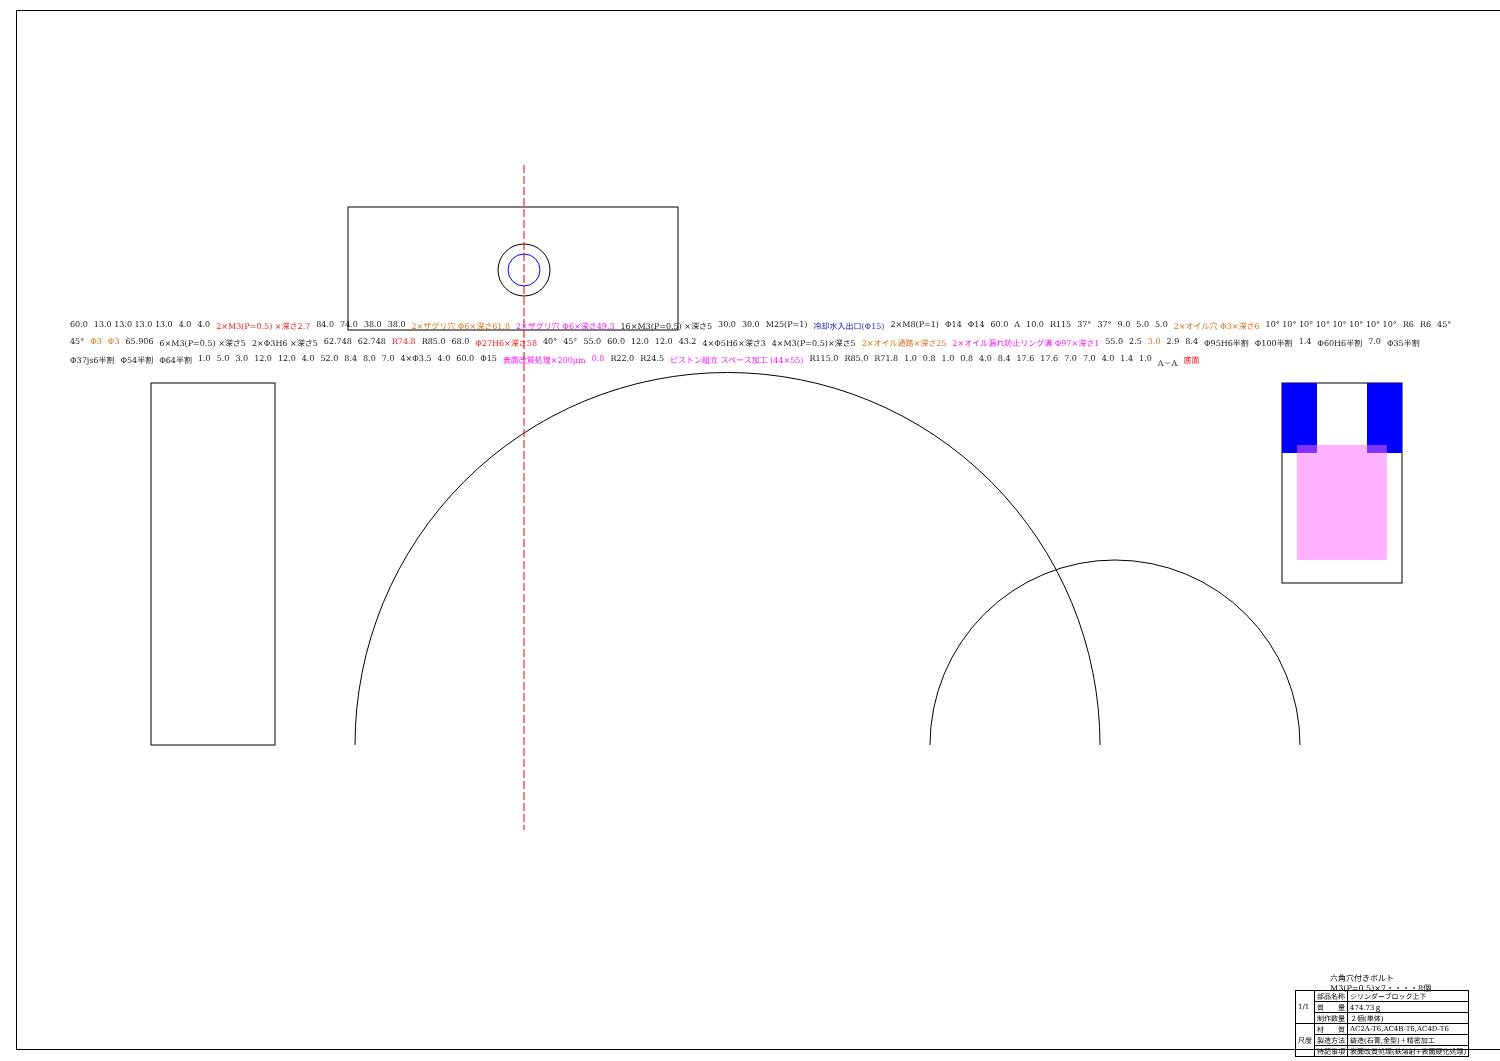60.0 13.0 13.0 13.0 13.0 4.0 4.0 2×M3(P=0.5) ×深さ2.7 84.0 74.0 38.0 38.0 2×ザグリ穴 Φ6×深さ61.8 2×ザグリ穴 Φ6×深さ49.3 16×M3(P=0.5) ×深さ5 30.0 30.0 M25(P=1) 冷却水入出口(Φ15) 2×M8(P=1) Φ14 Φ14 60.0 A 10.0 R115 37° 37° 9.0 5.0 5.0 2×オイル穴 Φ3×深さ6 10° 10° 10° 10° 10° 10° 10° 10° R6 R6 45° 45° Φ3 Φ3 65.906 6×M3(P=0.5) ×深さ5 2×Φ3H6 ×深さ5 62.748 62.748 R74.8 R85.0 68.0 Φ27H6×深さ58 40° 45° 55.0 60.0 12.0 12.0 43.2 4×Φ5H6×深さ3 4×M3(P=0.5)×深さ5 2×オイル通路×深さ25 2×オイル漏れ防止リング溝 Φ97×深さ1 55.0 2.5 3.0 2.9 8.4 Φ95H6半割 Φ100半割 1.4 Φ60H6半割 7.0 Φ35半割 Φ37js6半割 Φ54半割 Φ64半割 1.0 5.0 3.0 12.0 12.0 4.0 52.0 8.4 8.0 7.0 4×Φ3.5 4.0 60.0 Φ15 表面改質処理×200μm 0.8 R22.0 R24.5 ピストン組立 スペース加工 (44×55) R115.0 R85.0 R71.8 1.0 0.8 1.0 0.8 4.0 8.4 17.6 17.6 7.0 7.0 4.0 1.4 1.0 A－A 底面
六角穴付きボルト
M3(P=0.5)×7・・・・8個
| 1/1 | 部品名称 | シリンダーブロック上下 |
| | 質 量 | 474.73ｇ |
| | 制作数量 | ２個(単体) |
| 尺度 | 材 質 | AC2A-T6,AC4B-T6,AC4D-T6 |
| | 製造方法 | 鋳造(石膏,金型)＋精密加工 |
| | 特記事項 | 表面改質処理(鉄溶射+表面硬化処理) |